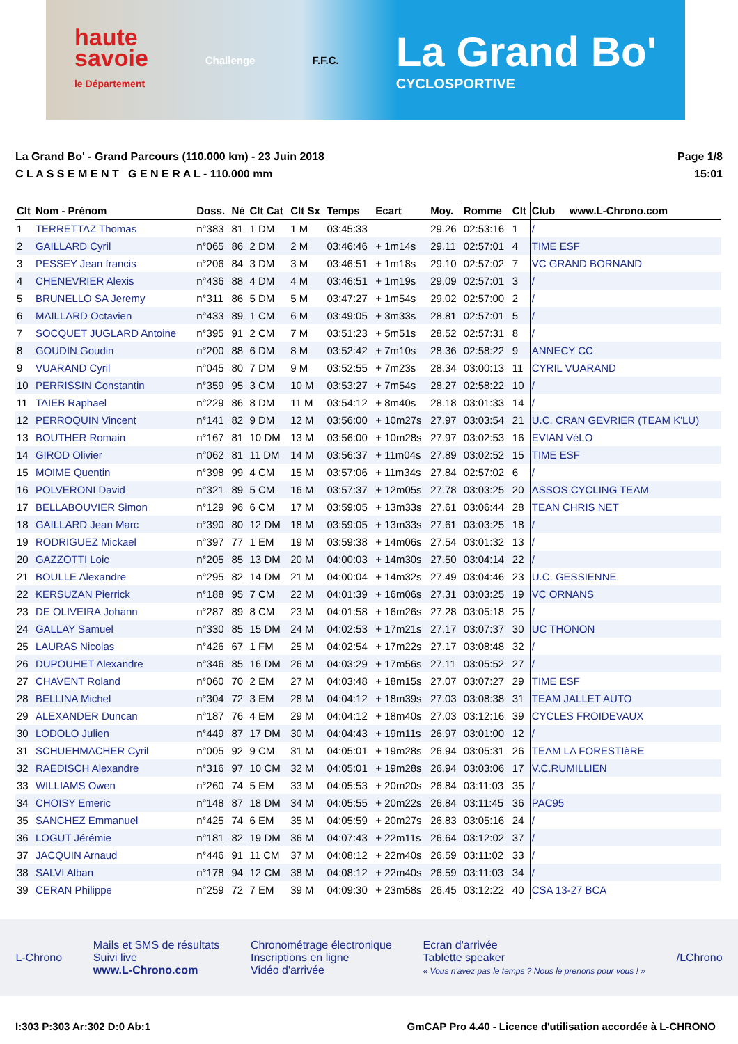haute
savoie
le Département
Challenge F.F.C.
La Grand Bo'
CYCLOSPORTIVE
La Grand Bo' - Grand Parcours (110.000 km) - 23 Juin 2018
C L A S S E M E N T G E N E R A L - 110.000 mm
Page 1/8
15:01
| Clt | Nom - Prénom | Doss. | Né | Clt Cat | Clt Sx | Temps | Ecart | Moy. | Romme | Clt | Club www.L-Chrono.com |
| --- | --- | --- | --- | --- | --- | --- | --- | --- | --- | --- | --- |
| 1 | TERRETTAZ Thomas | n°383 | 81 | 1 DM | 1 M | 03:45:33 | | 29.26 | 02:53:16 | 1 | / |
| 2 | GAILLARD Cyril | n°065 | 86 | 2 DM | 2 M | 03:46:46 | + 1m14s | 29.11 | 02:57:01 | 4 | TIME ESF |
| 3 | PESSEY Jean francis | n°206 | 84 | 3 DM | 3 M | 03:46:51 | + 1m18s | 29.10 | 02:57:02 | 7 | VC GRAND BORNAND |
| 4 | CHENEVRIER Alexis | n°436 | 88 | 4 DM | 4 M | 03:46:51 | + 1m19s | 29.09 | 02:57:01 | 3 | / |
| 5 | BRUNELLO SA Jeremy | n°311 | 86 | 5 DM | 5 M | 03:47:27 | + 1m54s | 29.02 | 02:57:00 | 2 | / |
| 6 | MAILLARD Octavien | n°433 | 89 | 1 CM | 6 M | 03:49:05 | + 3m33s | 28.81 | 02:57:01 | 5 | / |
| 7 | SOCQUET JUGLARD Antoine | n°395 | 91 | 2 CM | 7 M | 03:51:23 | + 5m51s | 28.52 | 02:57:31 | 8 | / |
| 8 | GOUDIN Goudin | n°200 | 88 | 6 DM | 8 M | 03:52:42 | + 7m10s | 28.36 | 02:58:22 | 9 | ANNECY CC |
| 9 | VUARAND Cyril | n°045 | 80 | 7 DM | 9 M | 03:52:55 | + 7m23s | 28.34 | 03:00:13 | 11 | CYRIL VUARAND |
| 10 | PERRISSIN Constantin | n°359 | 95 | 3 CM | 10 M | 03:53:27 | + 7m54s | 28.27 | 02:58:22 | 10 | / |
| 11 | TAIEB Raphael | n°229 | 86 | 8 DM | 11 M | 03:54:12 | + 8m40s | 28.18 | 03:01:33 | 14 | / |
| 12 | PERROQUIN Vincent | n°141 | 82 | 9 DM | 12 M | 03:56:00 | + 10m27s | 27.97 | 03:03:54 | 21 | U.C. CRAN GEVRIER (TEAM K'LU) |
| 13 | BOUTHER Romain | n°167 | 81 | 10 DM | 13 M | 03:56:00 | + 10m28s | 27.97 | 03:02:53 | 16 | EVIAN VéLO |
| 14 | GIROD Olivier | n°062 | 81 | 11 DM | 14 M | 03:56:37 | + 11m04s | 27.89 | 03:02:52 | 15 | TIME ESF |
| 15 | MOIME Quentin | n°398 | 99 | 4 CM | 15 M | 03:57:06 | + 11m34s | 27.84 | 02:57:02 | 6 | / |
| 16 | POLVERONI David | n°321 | 89 | 5 CM | 16 M | 03:57:37 | + 12m05s | 27.78 | 03:03:25 | 20 | ASSOS CYCLING TEAM |
| 17 | BELLABOUVIER Simon | n°129 | 96 | 6 CM | 17 M | 03:59:05 | + 13m33s | 27.61 | 03:06:44 | 28 | TEAN CHRIS NET |
| 18 | GAILLARD Jean Marc | n°390 | 80 | 12 DM | 18 M | 03:59:05 | + 13m33s | 27.61 | 03:03:25 | 18 | / |
| 19 | RODRIGUEZ Mickael | n°397 | 77 | 1 EM | 19 M | 03:59:38 | + 14m06s | 27.54 | 03:01:32 | 13 | / |
| 20 | GAZZOTTI Loic | n°205 | 85 | 13 DM | 20 M | 04:00:03 | + 14m30s | 27.50 | 03:04:14 | 22 | / |
| 21 | BOULLE Alexandre | n°295 | 82 | 14 DM | 21 M | 04:00:04 | + 14m32s | 27.49 | 03:04:46 | 23 | U.C. GESSIENNE |
| 22 | KERSUZAN Pierrick | n°188 | 95 | 7 CM | 22 M | 04:01:39 | + 16m06s | 27.31 | 03:03:25 | 19 | VC ORNANS |
| 23 | DE OLIVEIRA Johann | n°287 | 89 | 8 CM | 23 M | 04:01:58 | + 16m26s | 27.28 | 03:05:18 | 25 | / |
| 24 | GALLAY Samuel | n°330 | 85 | 15 DM | 24 M | 04:02:53 | + 17m21s | 27.17 | 03:07:37 | 30 | UC THONON |
| 25 | LAURAS Nicolas | n°426 | 67 | 1 FM | 25 M | 04:02:54 | + 17m22s | 27.17 | 03:08:48 | 32 | / |
| 26 | DUPOUHET Alexandre | n°346 | 85 | 16 DM | 26 M | 04:03:29 | + 17m56s | 27.11 | 03:05:52 | 27 | / |
| 27 | CHAVENT Roland | n°060 | 70 | 2 EM | 27 M | 04:03:48 | + 18m15s | 27.07 | 03:07:27 | 29 | TIME ESF |
| 28 | BELLINA Michel | n°304 | 72 | 3 EM | 28 M | 04:04:12 | + 18m39s | 27.03 | 03:08:38 | 31 | TEAM JALLET AUTO |
| 29 | ALEXANDER Duncan | n°187 | 76 | 4 EM | 29 M | 04:04:12 | + 18m40s | 27.03 | 03:12:16 | 39 | CYCLES FROIDEVAUX |
| 30 | LODOLO Julien | n°449 | 87 | 17 DM | 30 M | 04:04:43 | + 19m11s | 26.97 | 03:01:00 | 12 | / |
| 31 | SCHUEHMACHER Cyril | n°005 | 92 | 9 CM | 31 M | 04:05:01 | + 19m28s | 26.94 | 03:05:31 | 26 | TEAM LA FORESTIèRE |
| 32 | RAEDISCH Alexandre | n°316 | 97 | 10 CM | 32 M | 04:05:01 | + 19m28s | 26.94 | 03:03:06 | 17 | V.C.RUMILLIEN |
| 33 | WILLIAMS Owen | n°260 | 74 | 5 EM | 33 M | 04:05:53 | + 20m20s | 26.84 | 03:11:03 | 35 | / |
| 34 | CHOISY Emeric | n°148 | 87 | 18 DM | 34 M | 04:05:55 | + 20m22s | 26.84 | 03:11:45 | 36 | PAC95 |
| 35 | SANCHEZ Emmanuel | n°425 | 74 | 6 EM | 35 M | 04:05:59 | + 20m27s | 26.83 | 03:05:16 | 24 | / |
| 36 | LOGUT Jérémie | n°181 | 82 | 19 DM | 36 M | 04:07:43 | + 22m11s | 26.64 | 03:12:02 | 37 | / |
| 37 | JACQUIN Arnaud | n°446 | 91 | 11 CM | 37 M | 04:08:12 | + 22m40s | 26.59 | 03:11:02 | 33 | / |
| 38 | SALVI Alban | n°178 | 94 | 12 CM | 38 M | 04:08:12 | + 22m40s | 26.59 | 03:11:03 | 34 | / |
| 39 | CERAN Philippe | n°259 | 72 | 7 EM | 39 M | 04:09:30 | + 23m58s | 26.45 | 03:12:22 | 40 | CSA 13-27 BCA |
L-Chrono
Mails et SMS de résultats
Suivi live
www.L-Chrono.com
Chronométrage électronique
Inscriptions en ligne
Vidéo d'arrivée
Ecran d'arrivée
Tablette speaker
« Vous n'avez pas le temps ? Nous le prenons pour vous ! »
/LChrono
I:303 P:303 Ar:302 D:0 Ab:1 GmCAP Pro 4.40 - Licence d'utilisation accordée à L-CHRONO